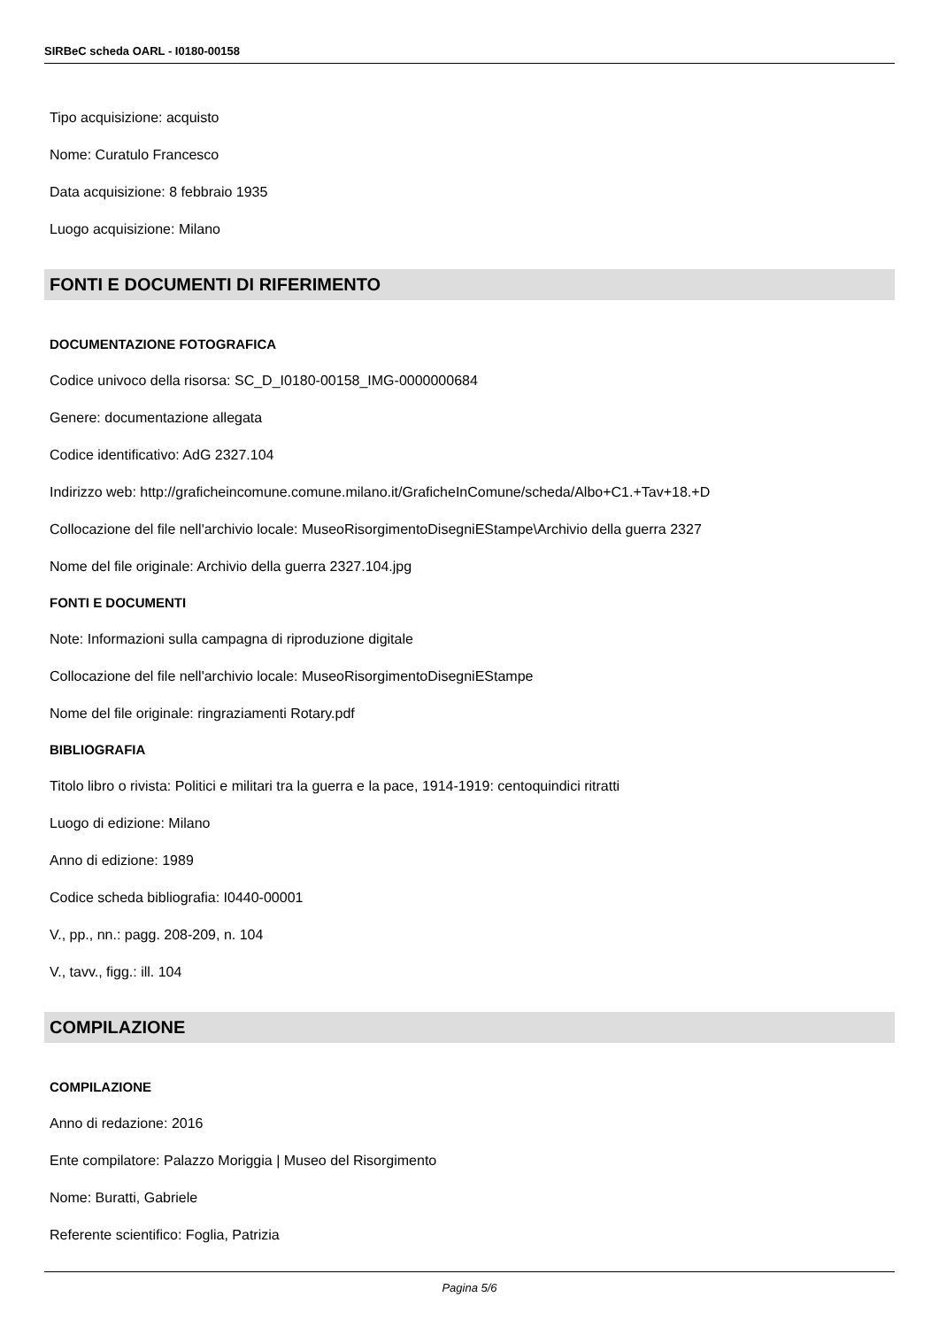SIRBeC scheda OARL - I0180-00158
Tipo acquisizione: acquisto
Nome: Curatulo Francesco
Data acquisizione: 8 febbraio 1935
Luogo acquisizione: Milano
FONTI E DOCUMENTI DI RIFERIMENTO
DOCUMENTAZIONE FOTOGRAFICA
Codice univoco della risorsa: SC_D_I0180-00158_IMG-0000000684
Genere: documentazione allegata
Codice identificativo: AdG 2327.104
Indirizzo web: http://graficheincomune.comune.milano.it/GraficheInComune/scheda/Albo+C1.+Tav+18.+D
Collocazione del file nell'archivio locale: MuseoRisorgimentoDisegniEStampe\Archivio della guerra 2327
Nome del file originale: Archivio della guerra 2327.104.jpg
FONTI E DOCUMENTI
Note: Informazioni sulla campagna di riproduzione digitale
Collocazione del file nell'archivio locale: MuseoRisorgimentoDisegniEStampe
Nome del file originale: ringraziamenti Rotary.pdf
BIBLIOGRAFIA
Titolo libro o rivista: Politici e militari tra la guerra e la pace, 1914-1919: centoquindici ritratti
Luogo di edizione: Milano
Anno di edizione: 1989
Codice scheda bibliografia: I0440-00001
V., pp., nn.: pagg. 208-209, n. 104
V., tavv., figg.: ill. 104
COMPILAZIONE
COMPILAZIONE
Anno di redazione: 2016
Ente compilatore: Palazzo Moriggia | Museo del Risorgimento
Nome: Buratti, Gabriele
Referente scientifico: Foglia, Patrizia
Pagina 5/6